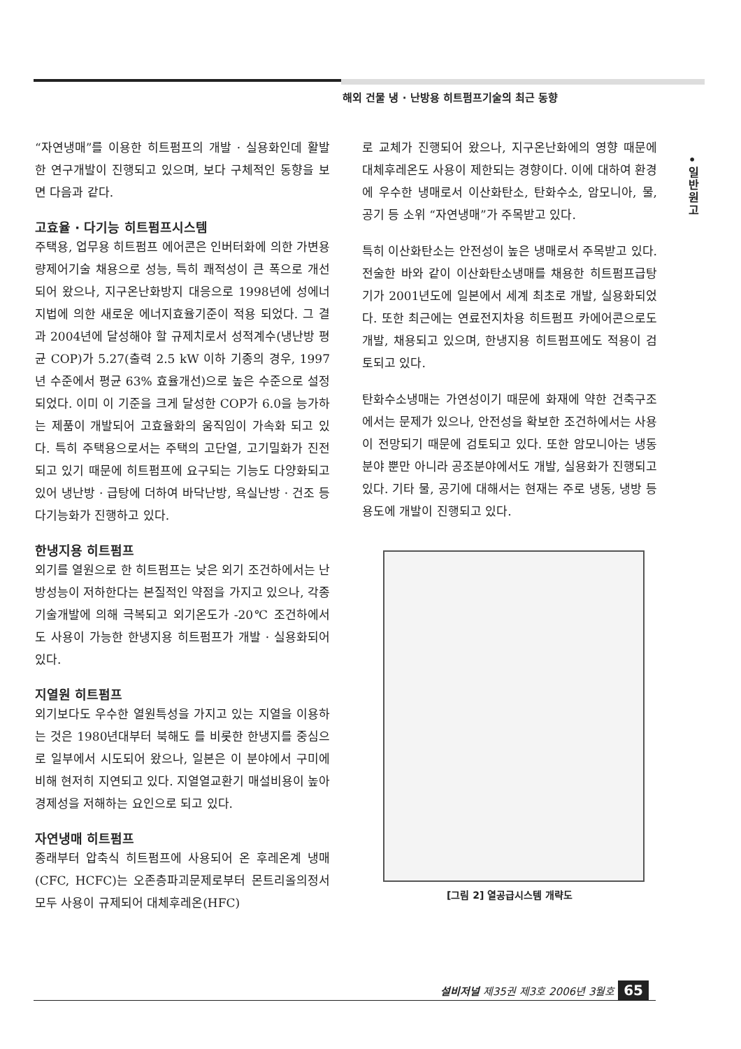해외 건물 냉 · 난방용 히트펌프기술의 최근 동향
•
일
반
원
고
“자연냉매”를 이용한 히트펌프의 개발 · 실용화인데 활발한 연구개발이 진행되고 있으며, 보다 구체적인 동향을 보면 다음과 같다.
고효율 · 다기능 히트펌프시스템
주택용, 업무용 히트펌프 에어콘은 인버터화에 의한 가변용량제어기술 채용으로 성능, 특히 쾌적성이 큰 폭으로 개선되어 왔으나, 지구온난화방지 대응으로 1998년에 성에너지법에 의한 새로운 에너지효율기준이 적용 되었다. 그 결과 2004년에 달성해야 할 규제치로서 성적계수(냉난방 평균 COP)가 5.27(출력 2.5 kW 이하 기종의 경우, 1997년 수준에서 평균 63% 효율개선)으로 높은 수준으로 설정되었다. 이미 이 기준을 크게 달성한 COP가 6.0을 능가하는 제품이 개발되어 고효율화의 움직임이 가속화 되고 있다. 특히 주택용으로서는 주택의 고단열, 고기밀화가 진전되고 있기 때문에 히트펌프에 요구되는 기능도 다양화되고 있어 냉난방 · 급탕에 더하여 바닥난방, 욕실난방 · 건조 등 다기능화가 진행하고 있다.
한냉지용 히트펌프
외기를 열원으로 한 히트펌프는 낮은 외기 조건하에서는 난방성능이 저하한다는 본질적인 약점을 가지고 있으나, 각종 기술개발에 의해 극복되고 외기온도가 -20℃ 조건하에서도 사용이 가능한 한냉지용 히트펌프가 개발 · 실용화되어 있다.
지열원 히트펌프
외기보다도 우수한 열원특성을 가지고 있는 지열을 이용하는 것은 1980년대부터 북해도 를 비롯한 한냉지를 중심으로 일부에서 시도되어 왔으나, 일본은 이 분야에서 구미에 비해 현저히 지연되고 있다. 지열열교환기 매설비용이 높아 경제성을 저해하는 요인으로 되고 있다.
자연냉매 히트펌프
종래부터 압축식 히트펌프에 사용되어 온 후레온계 냉매(CFC, HCFC)는 오존층파괴문제로부터 몬트리올의정서 모두 사용이 규제되어 대체후레온(HFC)
로 교체가 진행되어 왔으나, 지구온난화에의 영향 때문에 대체후레온도 사용이 제한되는 경향이다. 이에 대하여 환경에 우수한 냉매로서 이산화탄소, 탄화수소, 암모니아, 물, 공기 등 소위 “자연냉매”가 주목받고 있다.
특히 이산화탄소는 안전성이 높은 냉매로서 주목받고 있다. 전술한 바와 같이 이산화탄소냉매를 채용한 히트펌프급탕기가 2001년도에 일본에서 세계 최초로 개발, 실용화되었다. 또한 최근에는 연료전지차용 히트펌프 카에어콘으로도 개발, 채용되고 있으며, 한냉지용 히트펌프에도 적용이 검토되고 있다.
탄화수소냉매는 가연성이기 때문에 화재에 약한 건축구조에서는 문제가 있으나, 안전성을 확보한 조건하에서는 사용이 전망되기 때문에 검토되고 있다. 또한 암모니아는 냉동분야 뿐만 아니라 공조분야에서도 개발, 실용화가 진행되고 있다. 기타 물, 공기에 대해서는 현재는 주로 냉동, 냉방 등 용도에 개발이 진행되고 있다.
[그림 2] 열공급시스템 개략도
설비저널 제35권 제3호 2006년 3월호 65